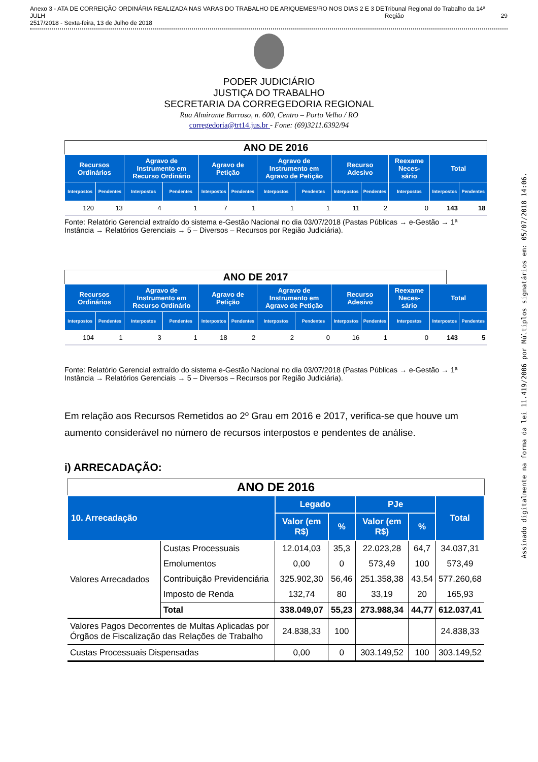Anexo 3 - ATA DE CORREIÇÃO ORDINÁRIA REALIZADA NAS VARAS DO TRABALHO DE ARIQUEMES/RO NOS DIAS 2 E 3 DE JULH
2517/2018 - Sexta-feira, 13 de Julho de 2018 Tribunal Regional do Trabalho da 14ª Região
29
PODER JUDICIÁRIO
JUSTIÇA DO TRABALHO
SECRETARIA DA CORREGEDORIA REGIONAL
Rua Almirante Barroso, n. 600, Centro – Porto Velho / RO
corregedoria@trt14.jus.br - Fone: (69)3211.6392/94
ANO DE 2016
| Recursos Ordinários | | Agravo de Instrumento em Recurso Ordinário | | Agravo de Petição | | Agravo de Instrumento em Agravo de Petição | | Recurso Adesivo | | Reexame Neces-sário | Total | |
| --- | --- | --- | --- | --- | --- | --- | --- | --- | --- | --- | --- | --- |
| Interpostos | Pendentes | Interpostos | Pendentes | Interpostos | Pendentes | Interpostos | Pendentes | Interpostos | Pendentes | Interpostos | Interpostos | Pendentes |
| 120 | 13 | 4 | 1 | 7 | 1 | 1 | 1 | 11 | 2 | 0 | 143 | 18 |
Fonte: Relatório Gerencial extraído do sistema e-Gestão Nacional no dia 03/07/2018 (Pastas Públicas → e-Gestão → 1ª Instância → Relatórios Gerenciais → 5 – Diversos – Recursos por Região Judiciária).
ANO DE 2017
| Recursos Ordinários | | Agravo de Instrumento em Recurso Ordinário | | Agravo de Petição | | Agravo de Instrumento em Agravo de Petição | | Recurso Adesivo | | Reexame Neces-sário | Total | |
| --- | --- | --- | --- | --- | --- | --- | --- | --- | --- | --- | --- | --- |
| Interpostos | Pendentes | Interpostos | Pendentes | Interpostos | Pendentes | Interpostos | Pendentes | Interpostos | Pendentes | Interpostos | Interpostos | Pendentes |
| 104 | 1 | 3 | 1 | 18 | 2 | 2 | 0 | 16 | 1 | 0 | 143 | 5 |
Fonte: Relatório Gerencial extraído do sistema e-Gestão Nacional no dia 03/07/2018 (Pastas Públicas → e-Gestão → 1ª Instância → Relatórios Gerenciais → 5 – Diversos – Recursos por Região Judiciária).
Em relação aos Recursos Remetidos ao 2º Grau em 2016 e 2017, verifica-se que houve um aumento considerável no número de recursos interpostos e pendentes de análise.
i) ARRECADAÇÃO:
ANO DE 2016
| 10. Arrecadação | | Legado | | PJe | | Total |
| --- | --- | --- | --- | --- | --- | --- |
| | | Valor (em R$) | % | Valor (em R$) | % | |
| Valores Arrecadados | Custas Processuais | 12.014,03 | 35,3 | 22.023,28 | 64,7 | 34.037,31 |
| | Emolumentos | 0,00 | 0 | 573,49 | 100 | 573,49 |
| | Contribuição Previdenciária | 325.902,30 | 56,46 | 251.358,38 | 43,54 | 577.260,68 |
| | Imposto de Renda | 132,74 | 80 | 33,19 | 20 | 165,93 |
| | Total | 338.049,07 | 55,23 | 273.988,34 | 44,77 | 612.037,41 |
| Valores Pagos Decorrentes de Multas Aplicadas por Órgãos de Fiscalização das Relações de Trabalho | | 24.838,33 | 100 | | | 24.838,33 |
| Custas Processuais Dispensadas | | 0,00 | 0 | 303.149,52 | 100 | 303.149,52 |
Assinado digitalmente na forma da lei 11.419/2006 por Múltiplos signatários em: 05/07/2018 14:06.